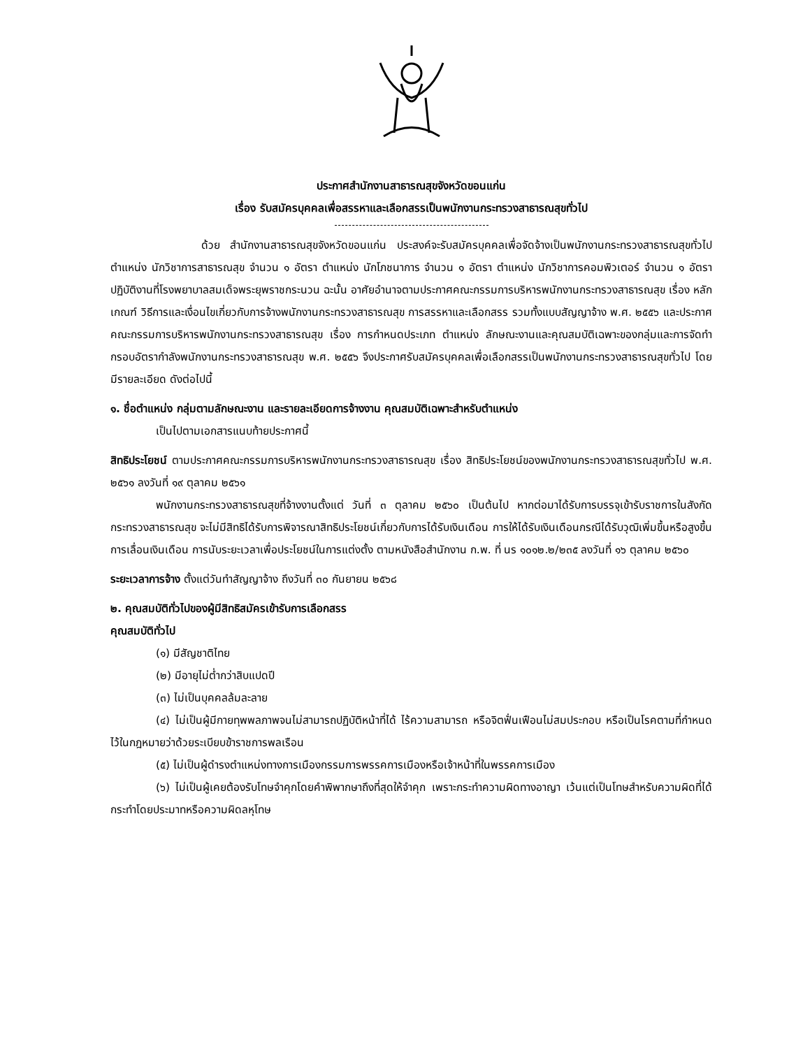ประกาศสำนักงานสาธารณสุขจังหวัดขอนแก่น
เรื่อง รับสมัครบุคคลเพื่อสรรหาและเลือกสรรเป็นพนักงานกระทรวงสาธารณสุขทั่วไป
ด้วย สำนักงานสาธารณสุขจังหวัดขอนแก่น ประสงค์จะรับสมัครบุคคลเพื่อจัดจ้างเป็นพนักงานกระทรวงสาธารณสุขทั่วไป ตำแหน่ง นักวิชาการสาธารณสุข จำนวน ๑ อัตรา ตำแหน่ง นักโภชนาการ จำนวน ๑ อัตรา ตำแหน่ง นักวิชาการคอมพิวเตอร์ จำนวน ๑ อัตรา ปฏิบัติงานที่โรงพยาบาลสมเด็จพระยุพราชกระนวน ฉะนั้น อาศัยอำนาจตามประกาศคณะกรรมการบริหารพนักงานกระทรวงสาธารณสุข เรื่อง หลักเกณฑ์ วิธีการและเงื่อนไขเกี่ยวกับการจ้างพนักงานกระทรวงสาธารณสุข การสรรหาและเลือกสรร รวมทั้งแบบสัญญาจ้าง พ.ศ. ๒๕๕๖ และประกาศคณะกรรมการบริหารพนักงานกระทรวงสาธารณสุข เรื่อง การกำหนดประเภท ตำแหน่ง ลักษณะงานและคุณสมบัติเฉพาะของกลุ่มและการจัดทำกรอบอัตรากำลังพนักงานกระทรวงสาธารณสุข พ.ศ. ๒๕๕๖ จึงประกาศรับสมัครบุคคลเพื่อเลือกสรรเป็นพนักงานกระทรวงสาธารณสุขทั่วไป โดยมีรายละเอียด ดังต่อไปนี้
๑. ชื่อตำแหน่ง กลุ่มตามลักษณะงาน และรายละเอียดการจ้างงาน คุณสมบัติเฉพาะสำหรับตำแหน่ง
เป็นไปตามเอกสารแนบท้ายประกาศนี้
สิทธิประโยชน์ ตามประกาศคณะกรรมการบริหารพนักงานกระทรวงสาธารณสุข เรื่อง สิทธิประโยชน์ของพนักงานกระทรวงสาธารณสุขทั่วไป พ.ศ. ๒๕๖๑ ลงวันที่ ๑๙ ตุลาคม ๒๕๖๑
พนักงานกระทรวงสาธารณสุขที่จ้างงานตั้งแต่ วันที่ ๓ ตุลาคม ๒๕๖๐ เป็นต้นไป หากต่อมาได้รับการบรรจุเข้ารับราชการในสังกัดกระทรวงสาธารณสุข จะไม่มีสิทธิได้รับการพิจารณาสิทธิประโยชน์เกี่ยวกับการได้รับเงินเดือน การให้ได้รับเงินเดือนกรณีได้รับวุฒิเพิ่มขึ้นหรือสูงขึ้น การเลื่อนเงินเดือน การนับระยะเวลาเพื่อประโยชน์ในการแต่งตั้ง ตามหนังสือสำนักงาน ก.พ. ที่ นร ๑๐๑๒.๒/๒๓๕ ลงวันที่ ๑๖ ตุลาคม ๒๕๖๐
ระยะเวลาการจ้าง ตั้งแต่วันทำสัญญาจ้าง ถึงวันที่ ๓๐ กันยายน ๒๕๖๘
๒. คุณสมบัติทั่วไปของผู้มีสิทธิสมัครเข้ารับการเลือกสรร
คุณสมบัติทั่วไป
(๑) มีสัญชาติไทย
(๒) มีอายุไม่ต่ำกว่าสิบแปดปี
(๓) ไม่เป็นบุคคลล้มละลาย
(๔) ไม่เป็นผู้มีกายทุพพลภาพจนไม่สามารถปฏิบัติหน้าที่ได้ ไร้ความสามารถ หรือจิตฟั่นเฟือนไม่สมประกอบ หรือเป็นโรคตามที่กำหนดไว้ในกฎหมายว่าด้วยระเบียบข้าราชการพลเรือน
(๕) ไม่เป็นผู้ดำรงตำแหน่งทางการเมืองกรรมการพรรคการเมืองหรือเจ้าหน้าที่ในพรรคการเมือง
(๖) ไม่เป็นผู้เคยต้องรับโทษจำคุกโดยคำพิพากษาถึงที่สุดให้จำคุก เพราะกระทำความผิดทางอาญา เว้นแต่เป็นโทษสำหรับความผิดที่ได้กระทำโดยประมาทหรือความผิดลหุโทษ